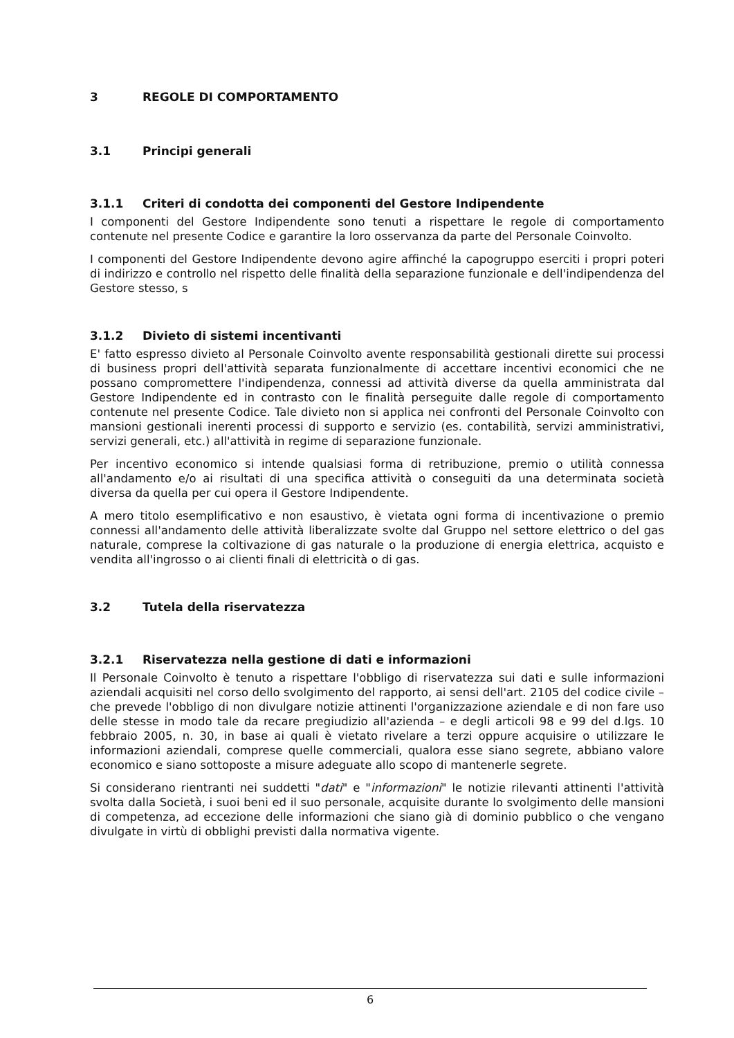3 REGOLE DI COMPORTAMENTO
3.1 Principi generali
3.1.1 Criteri di condotta dei componenti del Gestore Indipendente
I componenti del Gestore Indipendente sono tenuti a rispettare le regole di comportamento contenute nel presente Codice e garantire la loro osservanza da parte del Personale Coinvolto.
I componenti del Gestore Indipendente devono agire affinché la capogruppo eserciti i propri poteri di indirizzo e controllo nel rispetto delle finalità della separazione funzionale e dell'indipendenza del Gestore stesso, s
3.1.2 Divieto di sistemi incentivanti
E' fatto espresso divieto al Personale Coinvolto avente responsabilità gestionali dirette sui processi di business propri dell'attività separata funzionalmente di accettare incentivi economici che ne possano compromettere l'indipendenza, connessi ad attività diverse da quella amministrata dal Gestore Indipendente ed in contrasto con le finalità perseguite dalle regole di comportamento contenute nel presente Codice. Tale divieto non si applica nei confronti del Personale Coinvolto con mansioni gestionali inerenti processi di supporto e servizio (es. contabilità, servizi amministrativi, servizi generali, etc.) all'attività in regime di separazione funzionale.
Per incentivo economico si intende qualsiasi forma di retribuzione, premio o utilità connessa all'andamento e/o ai risultati di una specifica attività o conseguiti da una determinata società diversa da quella per cui opera il Gestore Indipendente.
A mero titolo esemplificativo e non esaustivo, è vietata ogni forma di incentivazione o premio connessi all'andamento delle attività liberalizzate svolte dal Gruppo nel settore elettrico o del gas naturale, comprese la coltivazione di gas naturale o la produzione di energia elettrica, acquisto e vendita all'ingrosso o ai clienti finali di elettricità o di gas.
3.2 Tutela della riservatezza
3.2.1 Riservatezza nella gestione di dati e informazioni
Il Personale Coinvolto è tenuto a rispettare l'obbligo di riservatezza sui dati e sulle informazioni aziendali acquisiti nel corso dello svolgimento del rapporto, ai sensi dell'art. 2105 del codice civile – che prevede l'obbligo di non divulgare notizie attinenti l'organizzazione aziendale e di non fare uso delle stesse in modo tale da recare pregiudizio all'azienda – e degli articoli 98 e 99 del d.lgs. 10 febbraio 2005, n. 30, in base ai quali è vietato rivelare a terzi oppure acquisire o utilizzare le informazioni aziendali, comprese quelle commerciali, qualora esse siano segrete, abbiano valore economico e siano sottoposte a misure adeguate allo scopo di mantenerle segrete.
Si considerano rientranti nei suddetti "dati" e "informazioni" le notizie rilevanti attinenti l'attività svolta dalla Società, i suoi beni ed il suo personale, acquisite durante lo svolgimento delle mansioni di competenza, ad eccezione delle informazioni che siano già di dominio pubblico o che vengano divulgate in virtù di obblighi previsti dalla normativa vigente.
6